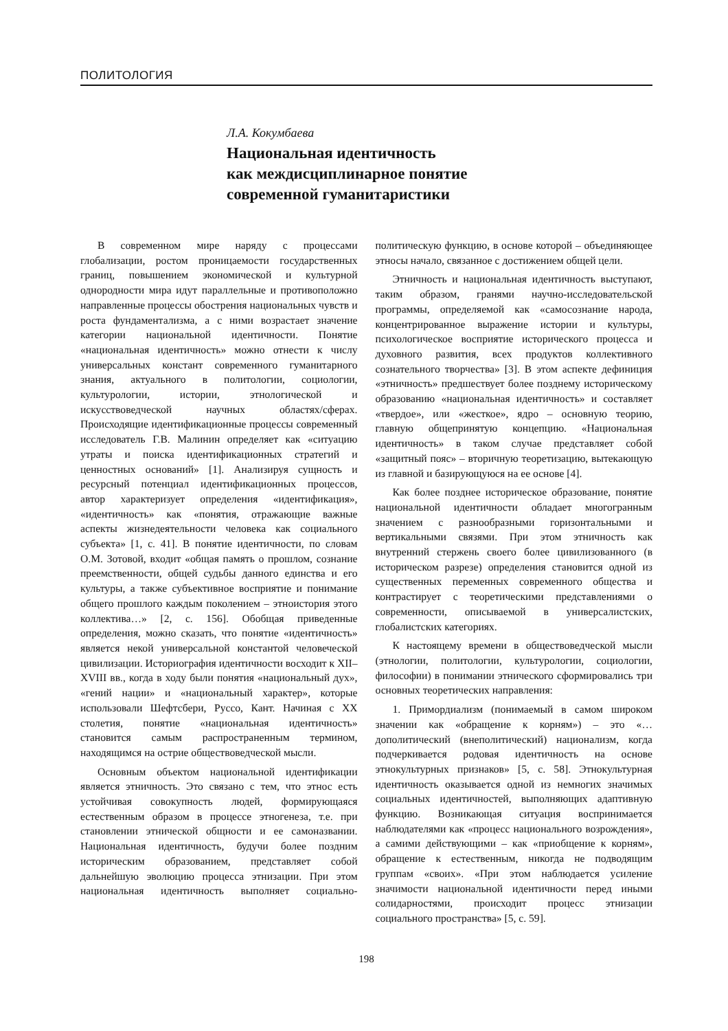ПОЛИТОЛОГИЯ
Л.А. Кокумбаева
Национальная идентичность
как междисциплинарное понятие
современной гуманитаристики
В современном мире наряду с процессами глобализации, ростом проницаемости государственных границ, повышением экономической и культурной однородности мира идут параллельные и противоположно направленные процессы обострения национальных чувств и роста фундаментализма, а с ними возрастает значение категории национальной идентичности. Понятие «национальная идентичность» можно отнести к числу универсальных констант современного гуманитарного знания, актуального в политологии, социологии, культурологии, истории, этнологической и искусствоведческой научных областях/сферах. Происходящие идентификационные процессы современный исследователь Г.В. Малинин определяет как «ситуацию утраты и поиска идентификационных стратегий и ценностных оснований» [1]. Анализируя сущность и ресурсный потенциал идентификационных процессов, автор характеризует определения «идентификация», «идентичность» как «понятия, отражающие важные аспекты жизнедеятельности человека как социального субъекта» [1, с. 41]. В понятие идентичности, по словам О.М. Зотовой, входит «общая память о прошлом, сознание преемственности, общей судьбы данного единства и его культуры, а также субъективное восприятие и понимание общего прошлого каждым поколением – этноистория этого коллектива…» [2, с. 156]. Обобщая приведенные определения, можно сказать, что понятие «идентичность» является некой универсальной константой человеческой цивилизации. Историография идентичности восходит к XII–XVIII вв., когда в ходу были понятия «национальный дух», «гений нации» и «национальный характер», которые использовали Шефтсбери, Руссо, Кант. Начиная с XX столетия, понятие «национальная идентичность» становится самым распространенным термином, находящимся на острие обществоведческой мысли.
Основным объектом национальной идентификации является этничность. Это связано с тем, что этнос есть устойчивая совокупность людей, формирующаяся естественным образом в процессе этногенеза, т.е. при становлении этнической общности и ее самоназвании. Национальная идентичность, будучи более поздним историческим образованием, представляет собой дальнейшую эволюцию процесса этнизации. При этом национальная идентичность выполняет социально-политическую функцию, в основе которой – объединяющее этносы начало, связанное с достижением общей цели.
Этничность и национальная идентичность выступают, таким образом, гранями научно-исследовательской программы, определяемой как «самосознание народа, концентрированное выражение истории и культуры, психологическое восприятие исторического процесса и духовного развития, всех продуктов коллективного сознательного творчества» [3]. В этом аспекте дефиниция «этничность» предшествует более позднему историческому образованию «национальная идентичность» и составляет «твердое», или «жесткое», ядро – основную теорию, главную общепринятую концепцию. «Национальная идентичность» в таком случае представляет собой «защитный пояс» – вторичную теоретизацию, вытекающую из главной и базирующуюся на ее основе [4].
Как более позднее историческое образование, понятие национальной идентичности обладает многогранным значением с разнообразными горизонтальными и вертикальными связями. При этом этничность как внутренний стержень своего более цивилизованного (в историческом разрезе) определения становится одной из существенных переменных современного общества и контрастирует с теоретическими представлениями о современности, описываемой в универсалистских, глобалистских категориях.
К настоящему времени в обществоведческой мысли (этнологии, политологии, культурологии, социологии, философии) в понимании этнического сформировались три основных теоретических направления:
1. Примордиализм (понимаемый в самом широком значении как «обращение к корням») – это «…дополитический (внеполитический) национализм, когда подчеркивается родовая идентичность на основе этнокультурных признаков» [5, с. 58]. Этнокультурная идентичность оказывается одной из немногих значимых социальных идентичностей, выполняющих адаптивную функцию. Возникающая ситуация воспринимается наблюдателями как «процесс национального возрождения», а самими действующими – как «приобщение к корням», обращение к естественным, никогда не подводящим группам «своих». «При этом наблюдается усиление значимости национальной идентичности перед иными солидарностями, происходит процесс этнизации социального пространства» [5, с. 59].
198